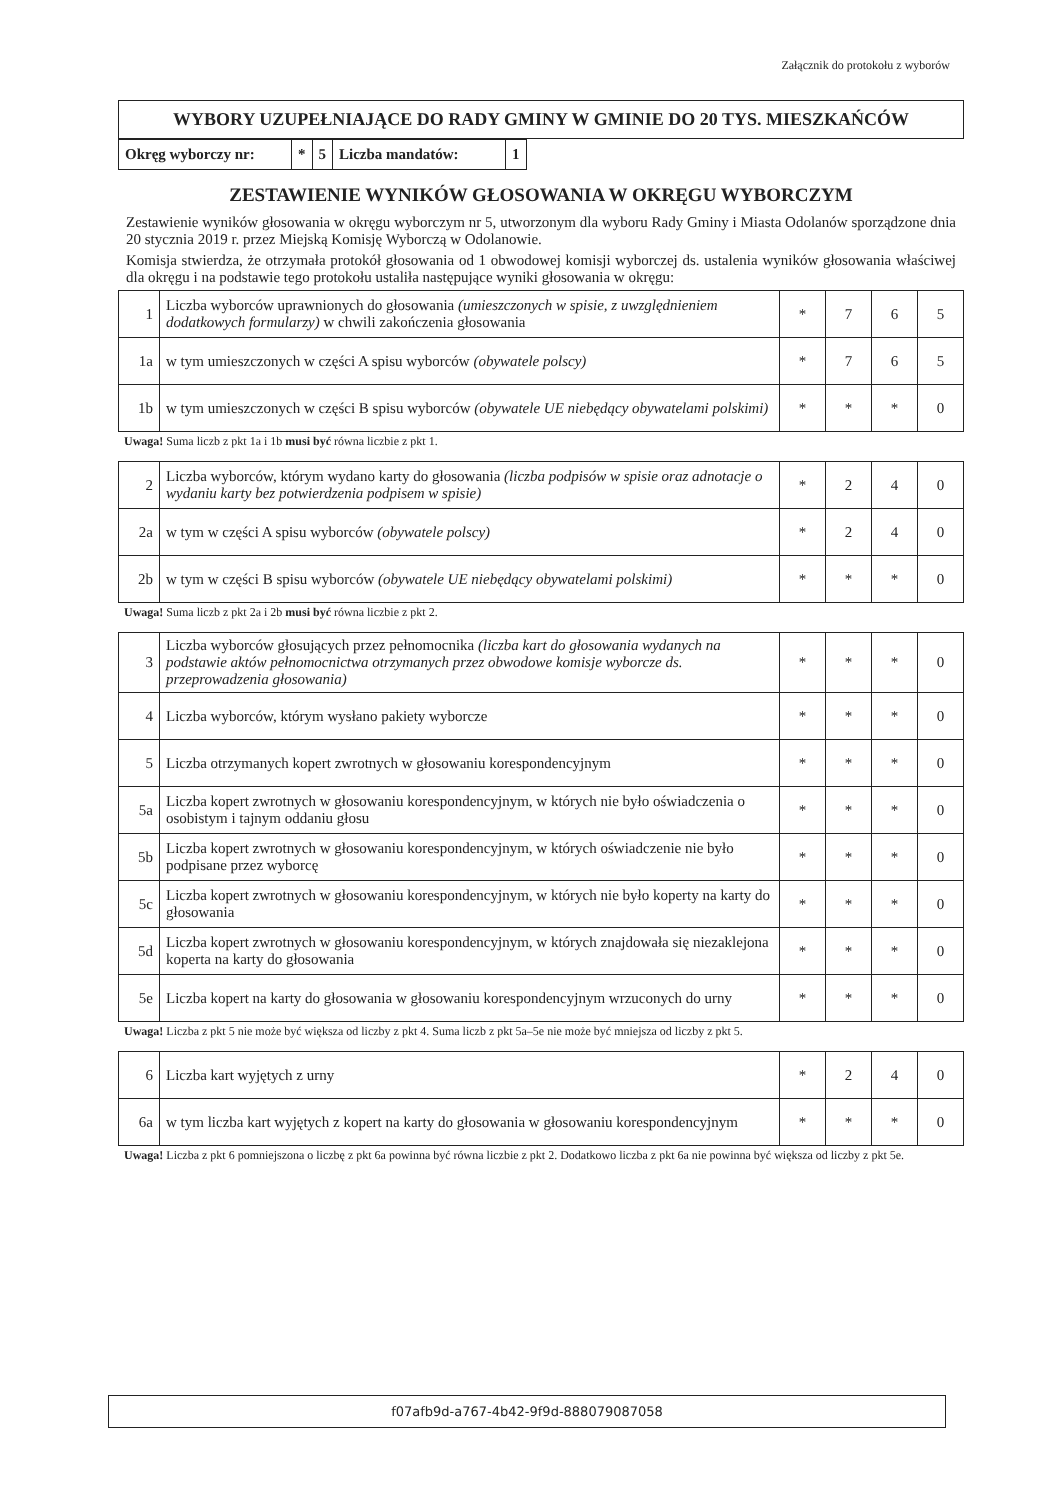Załącznik do protokołu z wyborów
WYBORY UZUPEŁNIAJĄCE DO RADY GMINY W GMINIE DO 20 TYS. MIESZKAŃCÓW
| Okręg wyborczy nr: | * | 5 | Liczba mandatów: | 1 |
ZESTAWIENIE WYNIKÓW GŁOSOWANIA W OKRĘGU WYBORCZYM
Zestawienie wyników głosowania w okręgu wyborczym nr 5, utworzonym dla wyboru Rady Gminy i Miasta Odolanów sporządzone dnia 20 stycznia 2019 r. przez Miejską Komisję Wyborczą w Odolanowie.
Komisja stwierdza, że otrzymała protokół głosowania od 1 obwodowej komisji wyborczej ds. ustalenia wyników głosowania właściwej dla okręgu i na podstawie tego protokołu ustaliła następujące wyniki głosowania w okręgu:
| 1 | Liczba wyborców uprawnionych do głosowania (umieszczonych w spisie, z uwzględnieniem dodatkowych formularzy) w chwili zakończenia głosowania | * | 7 | 6 | 5 |
| 1a | w tym umieszczonych w części A spisu wyborców (obywatele polscy) | * | 7 | 6 | 5 |
| 1b | w tym umieszczonych w części B spisu wyborców (obywatele UE niebędący obywatelami polskimi) | * | * | * | 0 |
Uwaga! Suma liczb z pkt 1a i 1b musi być równa liczbie z pkt 1.
| 2 | Liczba wyborców, którym wydano karty do głosowania (liczba podpisów w spisie oraz adnotacje o wydaniu karty bez potwierdzenia podpisem w spisie) | * | 2 | 4 | 0 |
| 2a | w tym w części A spisu wyborców (obywatele polscy) | * | 2 | 4 | 0 |
| 2b | w tym w części B spisu wyborców (obywatele UE niebędący obywatelami polskimi) | * | * | * | 0 |
Uwaga! Suma liczb z pkt 2a i 2b musi być równa liczbie z pkt 2.
| 3 | Liczba wyborców głosujących przez pełnomocnika (liczba kart do głosowania wydanych na podstawie aktów pełnomocnictwa otrzymanych przez obwodowe komisje wyborcze ds. przeprowadzenia głosowania) | * | * | * | 0 |
| 4 | Liczba wyborców, którym wysłano pakiety wyborcze | * | * | * | 0 |
| 5 | Liczba otrzymanych kopert zwrotnych w głosowaniu korespondencyjnym | * | * | * | 0 |
| 5a | Liczba kopert zwrotnych w głosowaniu korespondencyjnym, w których nie było oświadczenia o osobistym i tajnym oddaniu głosu | * | * | * | 0 |
| 5b | Liczba kopert zwrotnych w głosowaniu korespondencyjnym, w których oświadczenie nie było podpisane przez wyborcę | * | * | * | 0 |
| 5c | Liczba kopert zwrotnych w głosowaniu korespondencyjnym, w których nie było koperty na karty do głosowania | * | * | * | 0 |
| 5d | Liczba kopert zwrotnych w głosowaniu korespondencyjnym, w których znajdowała się niezaklejona koperta na karty do głosowania | * | * | * | 0 |
| 5e | Liczba kopert na karty do głosowania w głosowaniu korespondencyjnym wrzuconych do urny | * | * | * | 0 |
Uwaga! Liczba z pkt 5 nie może być większa od liczby z pkt 4. Suma liczb z pkt 5a–5e nie może być mniejsza od liczby z pkt 5.
| 6 | Liczba kart wyjętych z urny | * | 2 | 4 | 0 |
| 6a | w tym liczba kart wyjętych z kopert na karty do głosowania w głosowaniu korespondencyjnym | * | * | * | 0 |
Uwaga! Liczba z pkt 6 pomniejszona o liczbę z pkt 6a powinna być równa liczbie z pkt 2. Dodatkowo liczba z pkt 6a nie powinna być większa od liczby z pkt 5e.
f07afb9d-a767-4b42-9f9d-888079087058